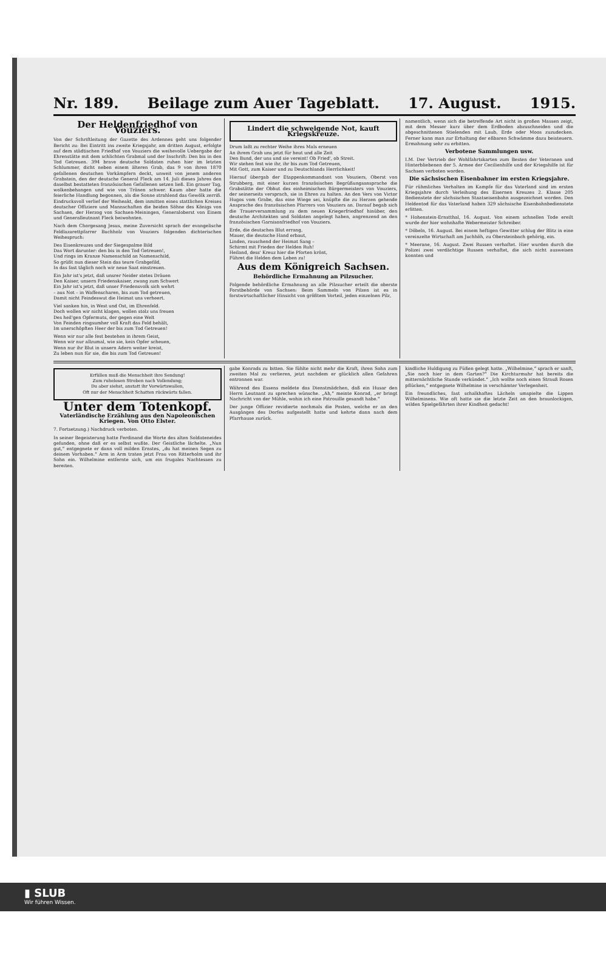Nr. 189. Beilage zum Auer Tageblatt. 17. August. 1915.
Der Heldenfriedhof von Vouziers.
Von der Schriftleitung der Gazette des Ardennes geht uns folgender Bericht zu: Bei Eintritt ins zweite Kriegsjahr, am dritten August, erfolgte auf dem städtischen Friedhof von Vouziers die weihevolle Uebergabe der Ehrenstätte mit dem schlichten Grabmal und der Inschrift: Den bis in den Tod Getreuen. 394 brave deutsche Soldaten ruhen hier im letzten Schlummer, dicht neben einem älteren Grab, das 9 von ihren 1870 gefallenen deutschen Vorkämpfern deckt, unweit von jenem anderen Grabstein, den der deutsche General Fleck am 14. Juli dieses Jahres den daselbst bestatteten französischen Gefallenen setzen ließ. Ein grauer Tag, wolkenbehangen und wie von Tränen schwer. Kaum aber hatte die feierliche Handlung begonnen, als die Sonne strahlend das Gewölk zerriß. Eindrucksvoll verlief der Weiheakt, dem inmitten eines stattlichen Kreises deutscher Offiziere und Mannschaften die beiden Söhne des Königs von Sachsen, der Herzog von Sachsen-Meiningen, Generaloberst von Einem und Generalleutnant Fleck beiwohnten.
Nach dem Chorgesang Jesus, meine Zuversicht sprach der evangelische Feldlazarettpfarrer Buchholz von Vouziers folgenden dichterischen Weihespruch:
Des Eisenkreuzes und der Siegespalme Bild
Das Wort darunter: den bis in den Tod Getreuen!,
Und rings im Kranze Namenschild an Namenschild,
So grüßt nun dieser Stein das teure Grabgefild,
In das fast täglich noch wir neue Saat einstreuen.
Ein Jahr ist's jetzt, daß unsrer Neider stetes Dräuen
Den Kaiser, unsern Friedenskaiser, zwang zum Schwert
Ein Jahr ist's jetzt, daß unser Friedensvolk sich wehrt
– aus Not – in Waffenscharen, bis zum Tod getreuen,
Damit nicht Feindeswut die Heimat uns verheert.
Viel sanken hin, in West und Ost, im Ehrenfeld.
Doch wollen wir nicht klagen, wollen stolz uns freuen
Des heil'gen Opfermuts, der gegen eine Welt
Von Feinden ringsumher voll Kraft das Feld behält,
Im unerschöpften Heer der bis zum Tod Getreuen!
Wenn wir nur alle fest bestehen in ihrem Geist,
Wenn wir nur allzumal, wie sie, kein Opfer scheuen,
Wenn nur ihr Blut in unsern Adern weiter kreist,
Zu leben nun für sie, die bis zum Tod Getreuen!
Lindert die schweigende Not, kauft Kriegskreuze.
Drum laßt zu rechter Weihe ihres Mals erneuen
An ihrem Grab uns jetzt für heut und alle Zeit
Den Bund, der uns und sie vereint! Ob Fried', ob Streit.
Wir stehen fest wie ihr, ihr bis zum Tod Getreuen,
Mit Gott, zum Kaiser und zu Deutschlands Herrlichkeit!
Hierauf übergab der Etappenkommandant von Vouziers, Oberst von Strubberg, mit einer kurzen französischen Begrüßungsansprache die Grabstätte der Obhut des einheimischen Bürgermeisters von Vouziers, der seinerseits versprach, sie in Ehren zu halten. An den Vers von Victor Hugos vom Grabe, das eine Wiege sei, knüpfte die zu Herzen gehende Ansprache des französischen Pfarrers von Vouziers an. Darauf begab sich die Trauerversammlung zu dem neuen Kriegerfriedhof hinüber, den deutsche Architekten und Soldaten angelegt haben, angrenzend an den französischen Garnisonfriedhof von Vouziers.
Erde, die deutsches Blut errang,
Mauer, die deutsche Hand erbaut,
Linden, rauschend der Heimat Sang –
Schirmt mit Frieden der Helden Ruh!
Heiland, dess' Kreuz hier die Pforten krönt,
Führet die Helden dem Leben zu!
Aus dem Königreich Sachsen.
Behördliche Ermahnung an Pilzsucher.
Folgende behördliche Ermahnung an alle Pilzsucher erteilt die oberste Forstbehörde von Sachsen: Beim Sammeln von Pilzen ist es in forstwirtschaftlicher Hinsicht von größtem Vorteil, jeden einzelnen Pilz,
namentlich, wenn sich die betreffende Art nicht in großen Massen zeigt, mit dem Messer kurz über dem Erdboden abzuschneiden und die abgeschnittenen Stielenden mit Laub, Erde oder Moos zuzudecken. Ferner kann man zur Erhaltung der eßbaren Schwämme dazu beisteuern. Ermahnung sehr zu erbitten.
Verbotene Sammlungen usw.
I.M. Der Vertrieb der Wohlfahrtskarten zum Besten der Veteranen und Hinterbliebenen der 5. Armee der Cecilienhilfe und der Kriegshilfe ist für Sachsen verboten worden.
Die sächsischen Eisenbahner im ersten Kriegsjahre.
Für rühmliches Verhalten im Kampfe für das Vaterland sind im ersten Kriegsjahre durch Verleihung des Eisernen Kreuzes 2. Klasse 205 Bedienstete der sächsischen Staatseisenbahn ausgezeichnet worden. Den Heldentod für das Vaterland haben 329 sächsische Eisenbahnbedienstete erlitten.
* Hohenstein-Ernstthal, 16. August. Von einem schnellen Tode ereilt wurde der hier wohnhafte Webermeister Schreiber.
* Döbeln, 16. August. Bei einem heftigen Gewitter schlug der Blitz in eine vereinzelte Wirtschaft am Juchhöh, zu Obersteinbach gehörig, ein.
* Meerane, 16. August. Zwei Russen verhaftet. Hier wurden durch die Polizei zwei verdächtige Russen verhaftet, die sich nicht ausweisen konnten und
Erfüllen muß die Menschheit ihre Sendung!
Zum ruhelosen Streben nach Vollendung;
Du aber siehst, anstatt ihr Vorwärtswallen,
Oft nur der Menschheit Schatten rückwärts fallen.
Unter dem Totenkopf.
Vaterländische Erzählung aus den Napoleonischen Kriegen. Von Otto Elster.
7. Fortsetzung.) Nachdruck verboten.
In seiner Begeisterung hatte Ferdinand die Worte des alten Soldateneides gefunden, ohne daß er es selbst wußte. Der Geistliche lächelte. „Nun gut,“ entgegnete er dann voll milden Ernstes, „du hat meinen Segen zu deinem Vorhaben.“ Arm in Arm traten jetzt Frau von Ritterholm und ihr Sohn ein. Wilhelmine entfernte sich, um ein frugales Nachtessen zu bereiten.
gabe Konrads zu bitten. Sie fühlte nicht mehr die Kraft, ihren Sohn zum zweiten Mal zu verlieren, jetzt nachdem er glücklich allen Gefahren entronnen war.
Während des Essens meldete das Dienstmädchen, daß ein Husar den Herrn Leutnant zu sprechen wünsche. „Ah,“ meinte Konrad, „er bringt Nachricht von der Mühle, wohin ich eine Patrouille gesandt habe.“
Der junge Offizier revidierte nochmals die Posten, welche er an den Ausgängen des Dorfes aufgestellt hatte und kehrte dann nach dem Pfarrhause zurück.
kindliche Huldigung zu Füßen gelegt hatte. „Wilhelmine,“ sprach er sanft, „Sie noch hier in dem Garten?“ Die Kirchturmuhr hat bereits die mitternächtliche Stunde verkündet.“ „Ich wollte noch einen Strauß Rosen pflücken,“ entgegnete Wilhelmine in verschämter Verlegenheit.
Ein freundliches, fast schalkhaftes Lächeln umspielte die Lippen Wilhelminens. Wie oft hatte sie die letzte Zeit an den braunlockigen, wilden Spielgefährten ihrer Kindheit gedacht!
▮ SLUB
Wir führen Wissen.